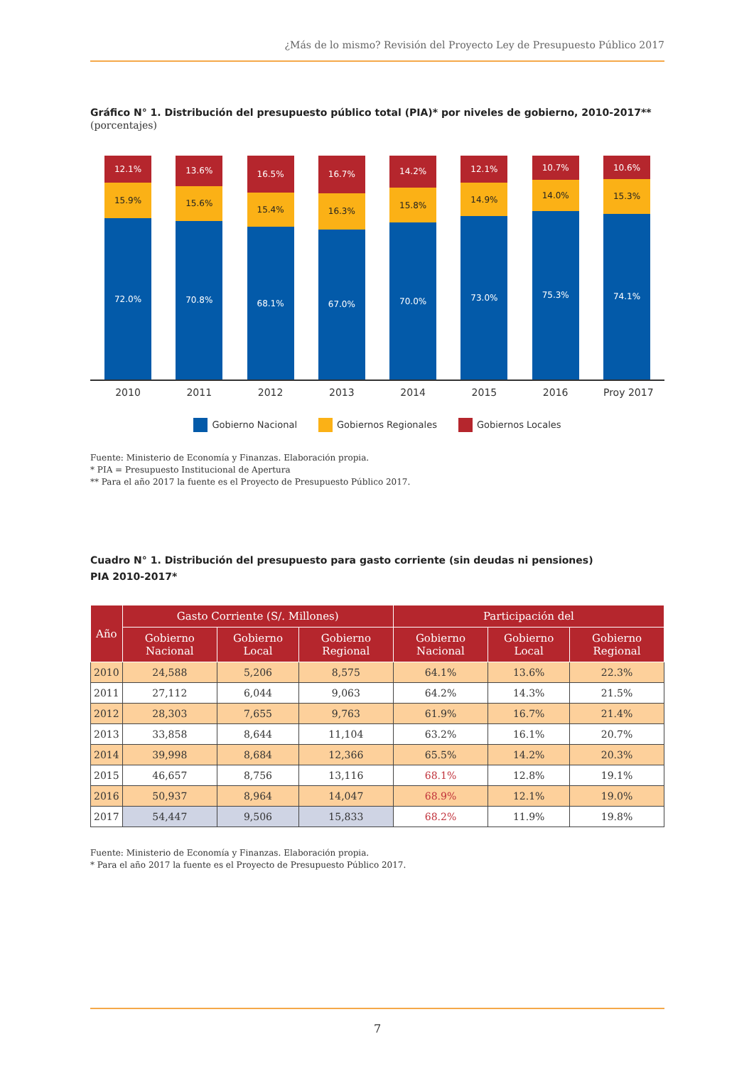¿Más de lo mismo? Revisión del Proyecto Ley de Presupuesto Público 2017
Gráfico N° 1. Distribución del presupuesto público total (PIA)* por niveles de gobierno, 2010-2017**
(porcentajes)
12.1%
15.9%
72.0%
13.6%
15.6%
70.8%
16.5%
15.4%
68.1%
16.7%
16.3%
67.0%
14.2%
15.8%
70.0%
12.1%
14.9%
73.0%
10.7%
14.0%
75.3%
10.6%
15.3%
74.1%
2010 2011 2012 2013 2014 2015 2016 Proy 2017
Gobierno Nacional Gobiernos Regionales Gobiernos Locales
Fuente: Ministerio de Economía y Finanzas. Elaboración propia.
* PIA = Presupuesto Institucional de Apertura
** Para el año 2017 la fuente es el Proyecto de Presupuesto Público 2017.
Cuadro N° 1. Distribución del presupuesto para gasto corriente (sin deudas ni pensiones)
PIA 2010-2017*
| Año | Gasto Corriente (S/. Millones) | | | Participación del | | |
| --- | --- | --- | --- | --- | --- | --- |
| | Gobierno Nacional | Gobierno Local | Gobierno Regional | Gobierno Nacional | Gobierno Local | Gobierno Regional |
| 2010 | 24,588 | 5,206 | 8,575 | 64.1% | 13.6% | 22.3% |
| 2011 | 27,112 | 6,044 | 9,063 | 64.2% | 14.3% | 21.5% |
| 2012 | 28,303 | 7,655 | 9,763 | 61.9% | 16.7% | 21.4% |
| 2013 | 33,858 | 8,644 | 11,104 | 63.2% | 16.1% | 20.7% |
| 2014 | 39,998 | 8,684 | 12,366 | 65.5% | 14.2% | 20.3% |
| 2015 | 46,657 | 8,756 | 13,116 | 68.1% | 12.8% | 19.1% |
| 2016 | 50,937 | 8,964 | 14,047 | 68.9% | 12.1% | 19.0% |
| 2017 | 54,447 | 9,506 | 15,833 | 68.2% | 11.9% | 19.8% |
Fuente: Ministerio de Economía y Finanzas. Elaboración propia.
* Para el año 2017 la fuente es el Proyecto de Presupuesto Público 2017.
7